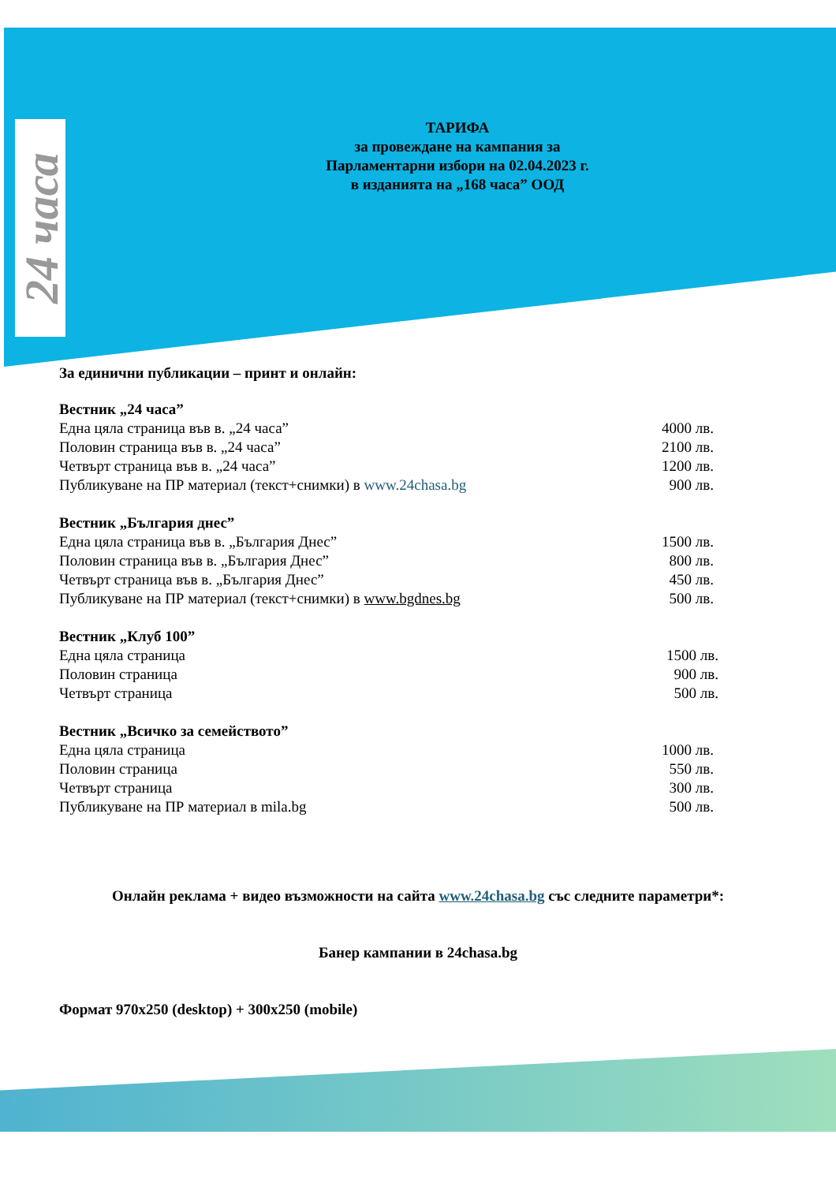24 часа
ТАРИФА
за провеждане на кампания за
Парламентарни избори на 02.04.2023 г.
в изданията на „168 часа” ООД
За единични публикации – принт и онлайн:
Вестник „24 часа”
| Една цяла страница във в. „24 часа” | 4000 лв. |
| Половин страница във в. „24 часа” | 2100 лв. |
| Четвърт страница във в. „24 часа” | 1200 лв. |
| Публикуване на ПР материал (текст+снимки) в www.24chasa.bg | 900 лв. |
Вестник „България днес”
| Една цяла страница във в. „България Днес” | 1500 лв. |
| Половин страница във в. „България Днес” | 800 лв. |
| Четвърт страница във в. „България Днес” | 450 лв. |
| Публикуване на ПР материал (текст+снимки) в www.bgdnes.bg | 500 лв. |
Вестник „Клуб 100”
| Една цяла страница | 1500 лв. |
| Половин страница | 900 лв. |
| Четвърт страница | 500 лв. |
Вестник „Всичко за семейството”
| Една цяла страница | 1000 лв. |
| Половин страница | 550 лв. |
| Четвърт страница | 300 лв. |
| Публикуване на ПР материал в mila.bg | 500 лв. |
Онлайн реклама + видео възможности на сайта www.24chasa.bg със следните параметри*:
Банер кампании в 24chasa.bg
Формат 970х250 (desktop) + 300x250 (mobile)